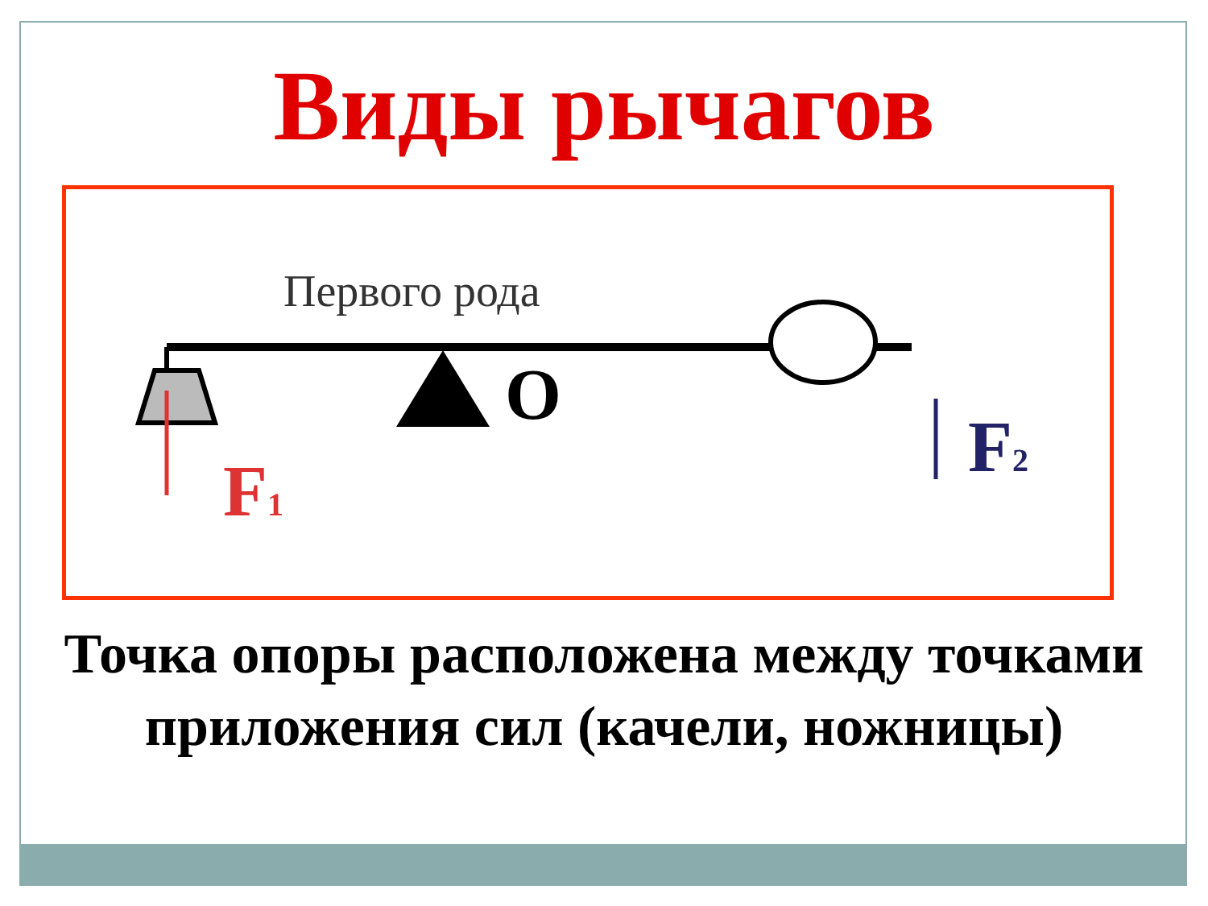Виды рычагов
Первого рода
O
F1
F2
Точка опоры расположена между точками приложения сил (качели, ножницы)